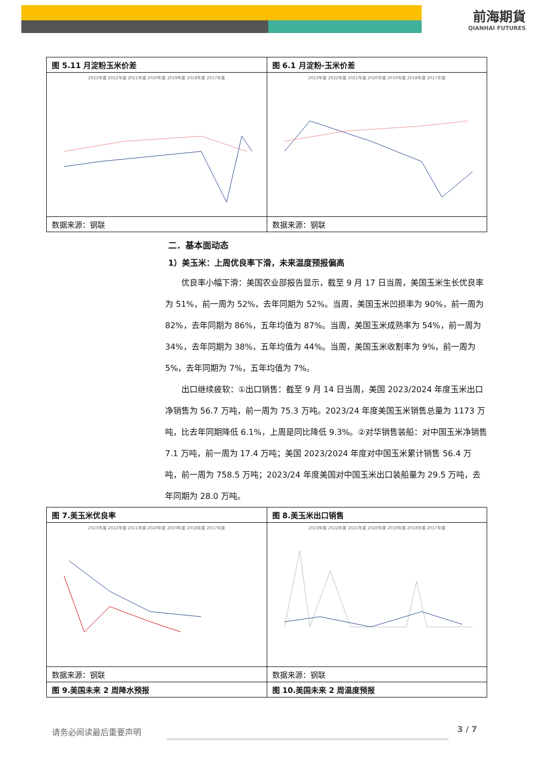前海期貨
QIANHAI FUTURES
| 图 5.11 月淀粉玉米价差 | 图 6.1 月淀粉-玉米价差 |
| 2023年度 2022年度 2021年度 2020年度 2019年度 2018年度 2017年度 | 2023年度 2022年度 2021年度 2020年度 2019年度 2018年度 2017年度 |
| 数据来源：钢联 | 数据来源：钢联 |
二．基本面动态
1）美玉米：上周优良率下滑，未来温度预报偏高
优良率小幅下滑：美国农业部报告显示，截至 9 月 17 日当周，美国玉米生长优良率为 51%，前一周为 52%，去年同期为 52%。当周，美国玉米凹损率为 90%，前一周为 82%，去年同期为 86%，五年均值为 87%。当周，美国玉米成熟率为 54%，前一周为 34%，去年同期为 38%，五年均值为 44%。当周，美国玉米收割率为 9%，前一周为 5%，去年同期为 7%，五年均值为 7%。
出口继续疲软：①出口销售：截至 9 月 14 日当周，美国 2023/2024 年度玉米出口净销售为 56.7 万吨，前一周为 75.3 万吨。2023/24 年度美国玉米销售总量为 1173 万吨，比去年同期降低 6.1%，上周是同比降低 9.3%。②对华销售装船：对中国玉米净销售 7.1 万吨，前一周为 17.4 万吨；美国 2023/2024 年度对中国玉米累计销售 56.4 万吨，前一周为 758.5 万吨；2023/24 年度美国对中国玉米出口装船量为 29.5 万吨，去年同期为 28.0 万吨。
| 图 7.美玉米优良率 | 图 8.美玉米出口销售 |
| 2023年度 2022年度 2021年度 2020年度 2019年度 2018年度 2017年度 | 2023年度 2022年度 2021年度 2020年度 2019年度 2018年度 2017年度 |
| 数据来源：钢联 | 数据来源：钢联 |
| 图 9.美国未来 2 周降水预报 | 图 10.美国未来 2 周温度预报 |
请务必阅读最后重要声明 3 / 7